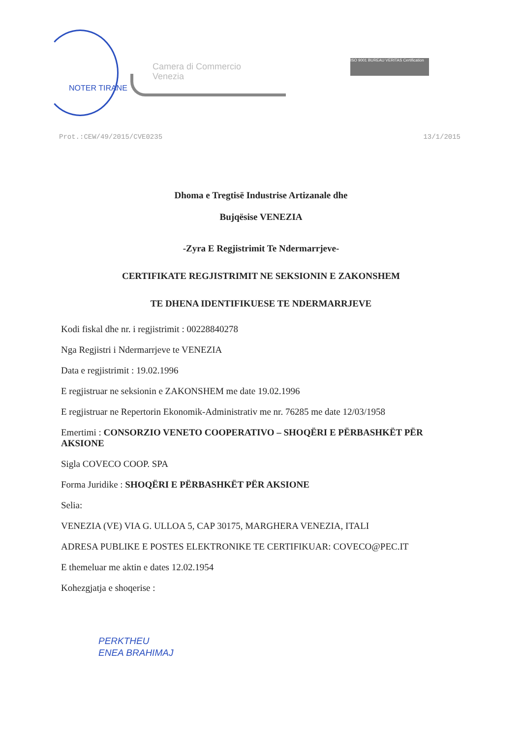NOTER TIRANE
Camera di Commercio
Venezia
ISO 9001 BUREAU VERITAS Certification
Prot.:CEW/49/2015/CVE0235 13/1/2015
Dhoma e Tregtisë Industrise Artizanale dhe
Bujqësise VENEZIA
-Zyra E Regjistrimit Te Ndermarrjeve-
CERTIFIKATE REGJISTRIMIT NE SEKSIONIN E ZAKONSHEM
TE DHENA IDENTIFIKUESE TE NDERMARRJEVE
Kodi fiskal dhe nr. i regjistrimit : 00228840278
Nga Regjistri i Ndermarrjeve te VENEZIA
Data e regjistrimit : 19.02.1996
E regjistruar ne seksionin e ZAKONSHEM me date 19.02.1996
E regjistruar ne Repertorin Ekonomik-Administrativ me nr. 76285 me date 12/03/1958
Emertimi : CONSORZIO VENETO COOPERATIVO – SHOQËRI E PËRBASHKËT PËR AKSIONE
Sigla COVECO COOP. SPA
Forma Juridike : SHOQËRI E PËRBASHKËT PËR AKSIONE
Selia:
VENEZIA (VE) VIA G. ULLOA 5, CAP 30175, MARGHERA VENEZIA, ITALI
ADRESA PUBLIKE E POSTES ELEKTRONIKE TE CERTIFIKUAR: COVECO@PEC.IT
E themeluar me aktin e dates 12.02.1954
Kohezgjatja e shoqerise :
PERKTHEU
ENEA BRAHIMAJ